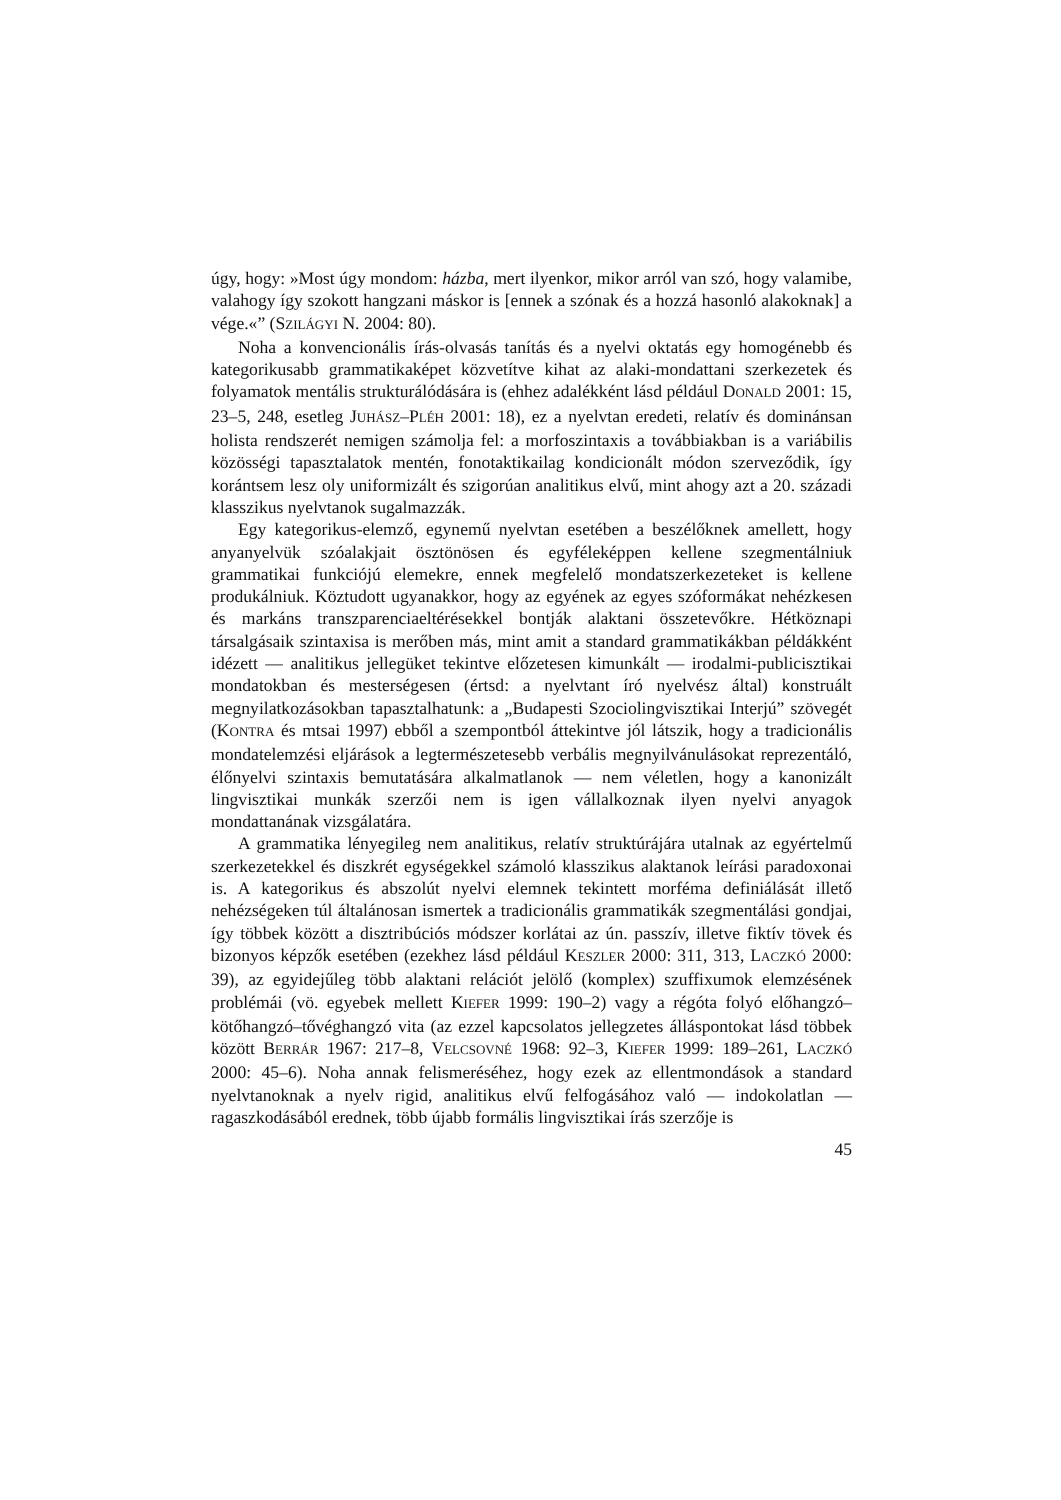úgy, hogy: »Most úgy mondom: házba, mert ilyenkor, mikor arról van szó, hogy valamibe, valahogy így szokott hangzani máskor is [ennek a szónak és a hozzá hasonló alakoknak] a vége.«” (SZILÁGYI N. 2004: 80).
Noha a konvencionális írás-olvasás tanítás és a nyelvi oktatás egy homogénebb és kategorikusabb grammatikaképet közvetítve kihat az alaki-mondattani szerkezetek és folyamatok mentális strukturálódására is (ehhez adalékként lásd például DONALD 2001: 15, 23–5, 248, esetleg JUHÁSZ–PLÉH 2001: 18), ez a nyelvtan eredeti, relatív és dominánsan holista rendszerét nemigen számolja fel: a morfoszintaxis a továbbiakban is a variábilis közösségi tapasztalatok mentén, fonotaktikailag kondicionált módon szerveződik, így korántsem lesz oly uniformizált és szigorúan analitikus elvű, mint ahogy azt a 20. századi klasszikus nyelvtanok sugalmazzák.
Egy kategorikus-elemző, egynemű nyelvtan esetében a beszélőknek amellett, hogy anyanyelvük szóalakjait ösztönösen és egyféleképpen kellene szegmentálniuk grammatikai funkciójú elemekre, ennek megfelelő mondatszerkezeteket is kellene produkálniuk. Köztudott ugyanakkor, hogy az egyének az egyes szóformákat nehézkesen és markáns transzparenciaeltérésekkel bontják alaktani összetevőkre. Hétköznapi társalgásaik szintaxisa is merőben más, mint amit a standard grammatikákban példákként idézett — analitikus jellegüket tekintve előzetesen kimunkált — irodalmi-publicisztikai mondatokban és mesterségesen (értsd: a nyelvtant író nyelvész által) konstruált megnyilatkozásokban tapasztalhatunk: a „Budapesti Szociolingvisztikai Interjú” szövegét (KONTRA és mtsai 1997) ebből a szempontból áttekintve jól látszik, hogy a tradicionális mondatelemzési eljárások a legtermészetesebb verbális megnyilvánulásokat reprezentáló, élőnyelvi szintaxis bemutatására alkalmatlanok — nem véletlen, hogy a kanonizált lingvisztikai munkák szerzői nem is igen vállalkoznak ilyen nyelvi anyagok mondattanának vizsgálatára.
A grammatika lényegileg nem analitikus, relatív struktúrájára utalnak az egyértelmű szerkezetekkel és diszkrét egységekkel számoló klasszikus alaktanok leírási paradoxonai is. A kategorikus és abszolút nyelvi elemnek tekintett morféma definiálását illető nehézségeken túl általánosan ismertek a tradicionális grammatikák szegmentálási gondjai, így többek között a disztribúciós módszer korlátai az ún. passzív, illetve fiktív tövek és bizonyos képzők esetében (ezekhez lásd például KESZLER 2000: 311, 313, LACZKÓ 2000: 39), az egyidejűleg több alaktani relációt jelölő (komplex) szuffixumok elemzésének problémái (vö. egyebek mellett KIEFER 1999: 190–2) vagy a régóta folyó előhangzó–kötőhangzó–tővéghangzó vita (az ezzel kapcsolatos jellegzetes álláspontokat lásd többek között BERRÁR 1967: 217–8, VELCSOVNÉ 1968: 92–3, KIEFER 1999: 189–261, LACZKÓ 2000: 45–6). Noha annak felismeréséhez, hogy ezek az ellentmondások a standard nyelvtanoknak a nyelv rigid, analitikus elvű felfogásához való — indokolatlan — ragaszkodásából erednek, több újabb formális lingvisztikai írás szerzője is
45